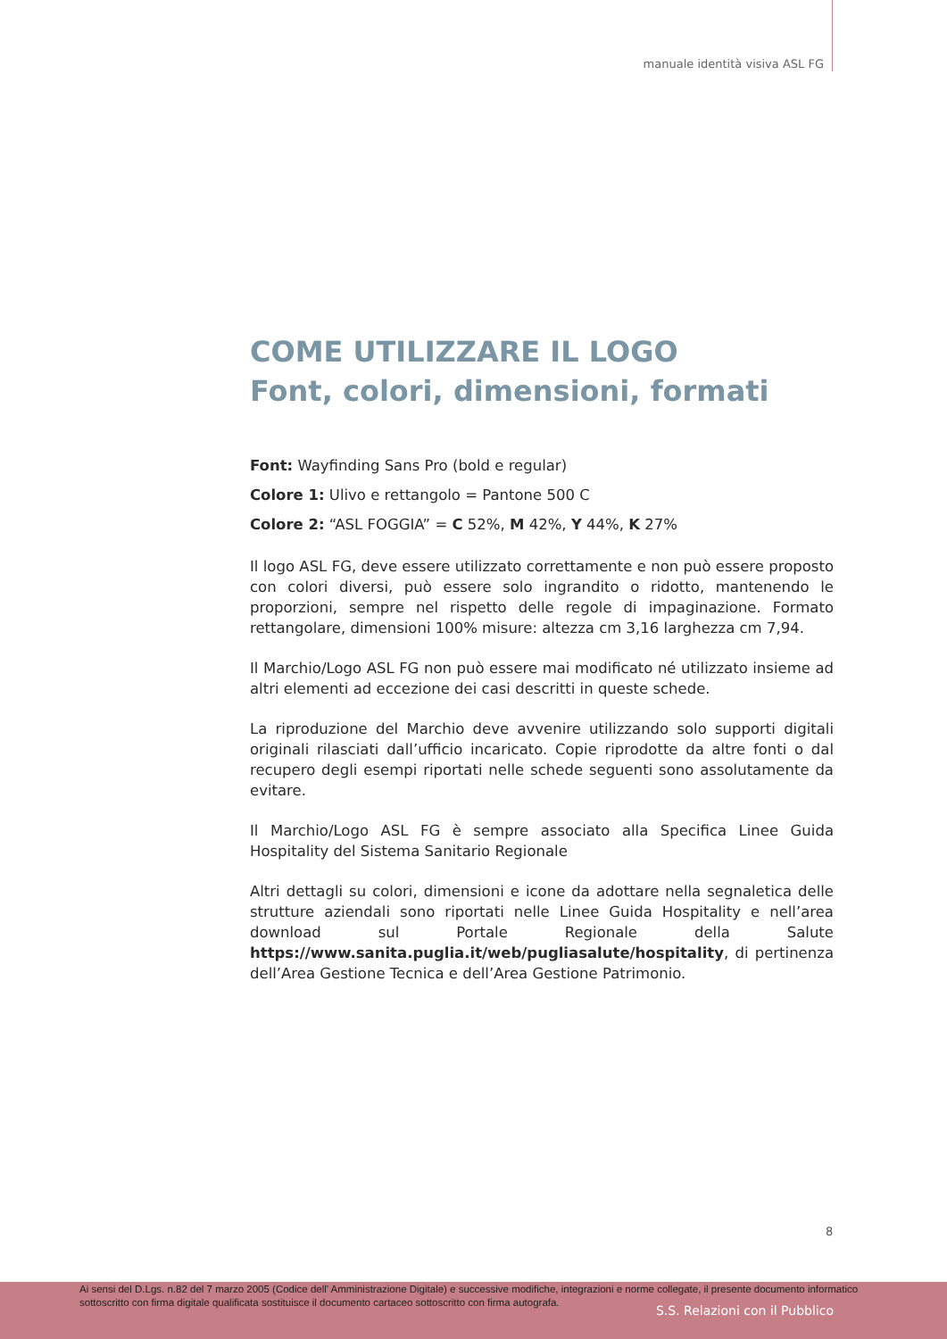manuale identità visiva ASL FG
COME UTILIZZARE IL LOGO
Font, colori, dimensioni, formati
Font: Wayfinding Sans Pro (bold e regular)
Colore 1: Ulivo e rettangolo = Pantone 500 C
Colore 2: “ASL FOGGIA” = C 52%, M 42%, Y 44%, K 27%
Il logo ASL FG, deve essere utilizzato correttamente e non può essere proposto con colori diversi, può essere solo ingrandito o ridotto, mantenendo le proporzioni, sempre nel rispetto delle regole di impaginazione. Formato rettangolare, dimensioni 100% misure: altezza cm 3,16 larghezza cm 7,94.
Il Marchio/Logo ASL FG non può essere mai modificato né utilizzato insieme ad altri elementi ad eccezione dei casi descritti in queste schede.
La riproduzione del Marchio deve avvenire utilizzando solo supporti digitali originali rilasciati dall’ufficio incaricato. Copie riprodotte da altre fonti o dal recupero degli esempi riportati nelle schede seguenti sono assolutamente da evitare.
Il Marchio/Logo ASL FG è sempre associato alla Specifica Linee Guida Hospitality del Sistema Sanitario Regionale
Altri dettagli su colori, dimensioni e icone da adottare nella segnaletica delle strutture aziendali sono riportati nelle Linee Guida Hospitality e nell’area download sul Portale Regionale della Salute https://www.sanita.puglia.it/web/pugliasalute/hospitality, di pertinenza dell’Area Gestione Tecnica e dell’Area Gestione Patrimonio.
8
Ai sensi del D.Lgs. n.82 del 7 marzo 2005 (Codice dell' Amministrazione Digitale) e successive modifiche, integrazioni e norme collegate, il presente documento informatico sottoscritto con firma digitale qualificata sostituisce il documento cartaceo sottoscritto con firma autografa.
S.S. Relazioni con il Pubblico